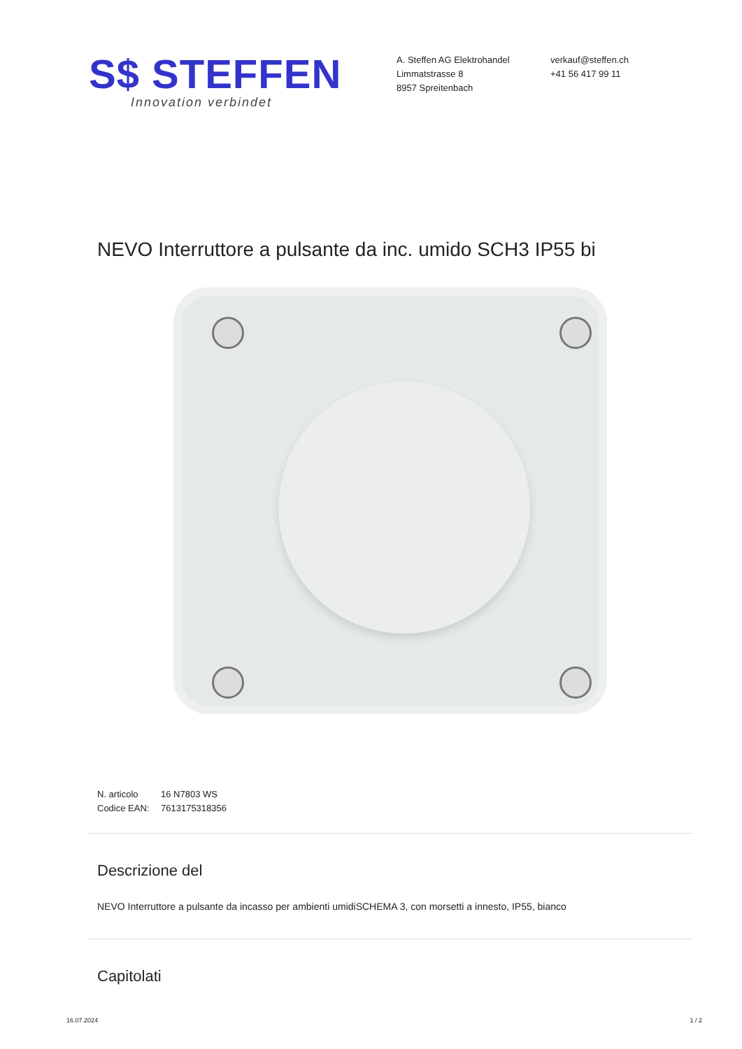S$ STEFFEN
Innovation verbindet
A. Steffen AG Elektrohandel
Limmatstrasse 8
8957 Spreitenbach
verkauf@steffen.ch
+41 56 417 99 11
NEVO Interruttore a pulsante da inc. umido SCH3 IP55 bi
N. articolo 16 N7803 WS
Codice EAN: 7613175318356
Descrizione del
NEVO Interruttore a pulsante da incasso per ambienti umidiSCHEMA 3, con morsetti a innesto, IP55, bianco
Capitolati
16.07.2024 1 / 2